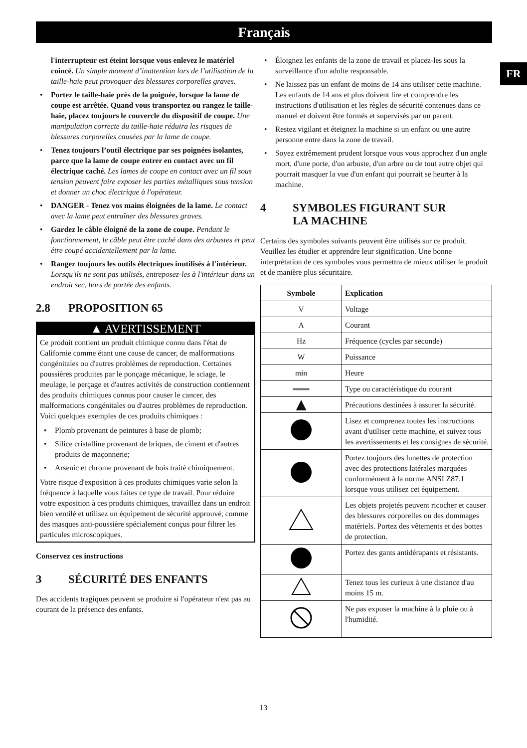Français
FR
l'interrupteur est éteint lorsque vous enlevez le matériel coincé. Un simple moment d’inattention lors de l’utilisation de la taille-haie peut provoquer des blessures corporelles graves.
• Portez le taille-haie près de la poignée, lorsque la lame de coupe est arrêtée. Quand vous transportez ou rangez le taille-haie, placez toujours le couvercle du dispositif de coupe. Une manipulation correcte du taille-haie réduira les risques de blessures corporelles causées par la lame de coupe.
• Tenez toujours l’outil électrique par ses poignées isolantes, parce que la lame de coupe entrer en contact avec un fil électrique caché. Les lames de coupe en contact avec un fil sous tension peuvent faire exposer les parties métalliques sous tension et donner un choc électrique à l'opérateur.
• DANGER - Tenez vos mains éloignées de la lame. Le contact avec la lame peut entraîner des blessures graves.
• Gardez le câble éloigné de la zone de coupe. Pendant le fonctionnement, le câble peut être caché dans des arbustes et peut être coupé accidentellement par la lame.
• Rangez toujours les outils électriques inutilisés à l'intérieur. Lorsqu'ils ne sont pas utilisés, entreposez-les à l'intérieur dans un endroit sec, hors de portée des enfants.
2.8 PROPOSITION 65
▲ AVERTISSEMENT
Ce produit contient un produit chimique connu dans l'état de Californie comme étant une cause de cancer, de malformations congénitales ou d'autres problèmes de reproduction. Certaines poussières produites par le ponçage mécanique, le sciage, le meulage, le perçage et d'autres activités de construction contiennent des produits chimiques connus pour causer le cancer, des malformations congénitales ou d'autres problèmes de reproduction. Voici quelques exemples de ces produits chimiques :
• Plomb provenant de peintures à base de plomb;
• Silice cristalline provenant de briques, de ciment et d'autres produits de maçonnerie;
• Arsenic et chrome provenant de bois traité chimiquement.
Votre risque d'exposition à ces produits chimiques varie selon la fréquence à laquelle vous faites ce type de travail. Pour réduire votre exposition à ces produits chimiques, travaillez dans un endroit bien ventilé et utilisez un équipement de sécurité approuvé, comme des masques anti-poussière spécialement conçus pour filtrer les particules microscopiques.
Conservez ces instructions
3 SÉCURITÉ DES ENFANTS
Des accidents tragiques peuvent se produire si l'opérateur n'est pas au courant de la présence des enfants.
• Éloignez les enfants de la zone de travail et placez-les sous la surveillance d'un adulte responsable.
• Ne laissez pas un enfant de moins de 14 ans utiliser cette machine. Les enfants de 14 ans et plus doivent lire et comprendre les instructions d'utilisation et les règles de sécurité contenues dans ce manuel et doivent être formés et supervisés par un parent.
• Restez vigilant et éteignez la machine si un enfant ou une autre personne entre dans la zone de travail.
• Soyez extrêmement prudent lorsque vous vous approchez d'un angle mort, d'une porte, d'un arbuste, d'un arbre ou de tout autre objet qui pourrait masquer la vue d'un enfant qui pourrait se heurter à la machine.
4 SYMBOLES FIGURANT SUR
LA MACHINE
Certains des symboles suivants peuvent être utilisés sur ce produit. Veuillez les étudier et apprendre leur signification. Une bonne interprétation de ces symboles vous permettra de mieux utiliser le produit et de manière plus sécuritaire.
| Symbole | Explication |
| --- | --- |
| V | Voltage |
| A | Courant |
| Hz | Fréquence (cycles par seconde) |
| W | Puissance |
| min | Heure |
| ═══ | Type ou caractéristique du courant |
| ▲ | Précautions destinées à assurer la sécurité. |
| | Lisez et comprenez toutes les instructions avant d'utiliser cette machine, et suivez tous les avertissements et les consignes de sécurité. |
| | Portez toujours des lunettes de protection avec des protections latérales marquées conformément à la norme ANSI Z87.1 lorsque vous utilisez cet équipement. |
| | Les objets projetés peuvent ricocher et causer des blessures corporelles ou des dommages matériels. Portez des vêtements et des bottes de protection. |
| | Portez des gants antidérapants et résistants. |
| | Tenez tous les curieux à une distance d'au moins 15 m. |
| | Ne pas exposer la machine à la pluie ou à l'humidité. |
13